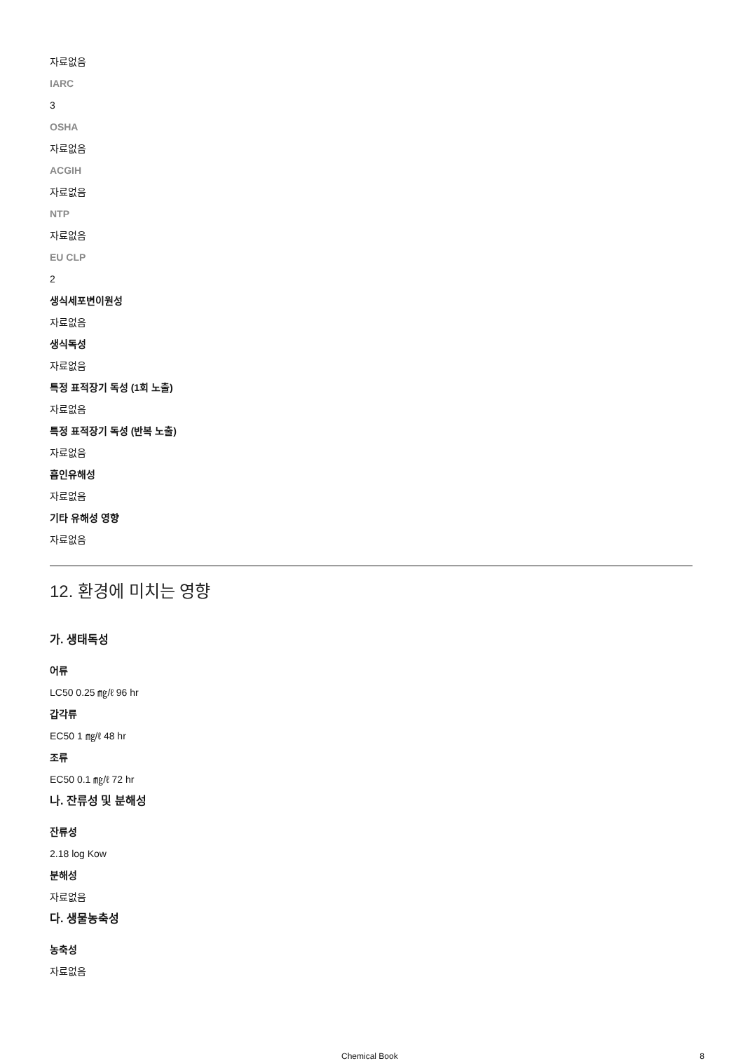자료없음
IARC
3
OSHA
자료없음
ACGIH
자료없음
NTP
자료없음
EU CLP
2
생식세포변이원성
자료없음
생식독성
자료없음
특정 표적장기 독성 (1회 노출)
자료없음
특정 표적장기 독성 (반복 노출)
자료없음
흡인유해성
자료없음
기타 유해성 영향
자료없음
12. 환경에 미치는 영향
가. 생태독성
어류
LC50 0.25 ㎎/ℓ 96 hr
갑각류
EC50 1 ㎎/ℓ 48 hr
조류
EC50 0.1 ㎎/ℓ 72 hr
나. 잔류성 및 분해성
잔류성
2.18 log Kow
분해성
자료없음
다. 생물농축성
농축성
자료없음
Chemical Book 8